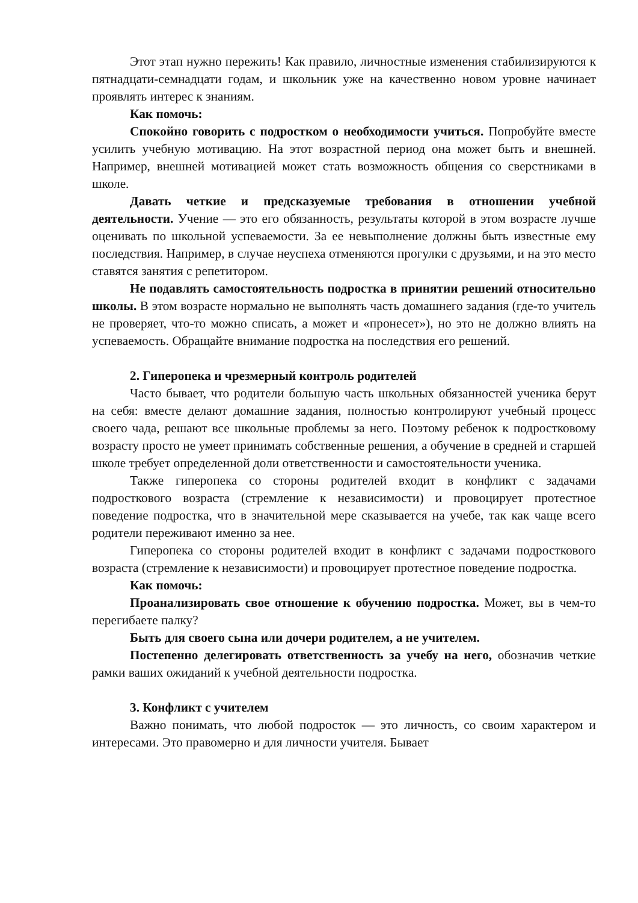Этот этап нужно пережить! Как правило, личностные изменения стабилизируются к пятнадцати-семнадцати годам, и школьник уже на качественно новом уровне начинает проявлять интерес к знаниям.
Как помочь:
Спокойно говорить с подростком о необходимости учиться. Попробуйте вместе усилить учебную мотивацию. На этот возрастной период она может быть и внешней. Например, внешней мотивацией может стать возможность общения со сверстниками в школе.
Давать четкие и предсказуемые требования в отношении учебной деятельности. Учение — это его обязанность, результаты которой в этом возрасте лучше оценивать по школьной успеваемости. За ее невыполнение должны быть известные ему последствия. Например, в случае неуспеха отменяются прогулки с друзьями, и на это место ставятся занятия с репетитором.
Не подавлять самостоятельность подростка в принятии решений относительно школы. В этом возрасте нормально не выполнять часть домашнего задания (где-то учитель не проверяет, что-то можно списать, а может и «пронесет»), но это не должно влиять на успеваемость. Обращайте внимание подростка на последствия его решений.
2. Гиперопека и чрезмерный контроль родителей
Часто бывает, что родители большую часть школьных обязанностей ученика берут на себя: вместе делают домашние задания, полностью контролируют учебный процесс своего чада, решают все школьные проблемы за него. Поэтому ребенок к подростковому возрасту просто не умеет принимать собственные решения, а обучение в средней и старшей школе требует определенной доли ответственности и самостоятельности ученика.
Также гиперопека со стороны родителей входит в конфликт с задачами подросткового возраста (стремление к независимости) и провоцирует протестное поведение подростка, что в значительной мере сказывается на учебе, так как чаще всего родители переживают именно за нее.
Гиперопека со стороны родителей входит в конфликт с задачами подросткового возраста (стремление к независимости) и провоцирует протестное поведение подростка.
Как помочь:
Проанализировать свое отношение к обучению подростка. Может, вы в чем-то перегибаете палку?
Быть для своего сына или дочери родителем, а не учителем.
Постепенно делегировать ответственность за учебу на него, обозначив четкие рамки ваших ожиданий к учебной деятельности подростка.
3. Конфликт с учителем
Важно понимать, что любой подросток — это личность, со своим характером и интересами. Это правомерно и для личности учителя. Бывает